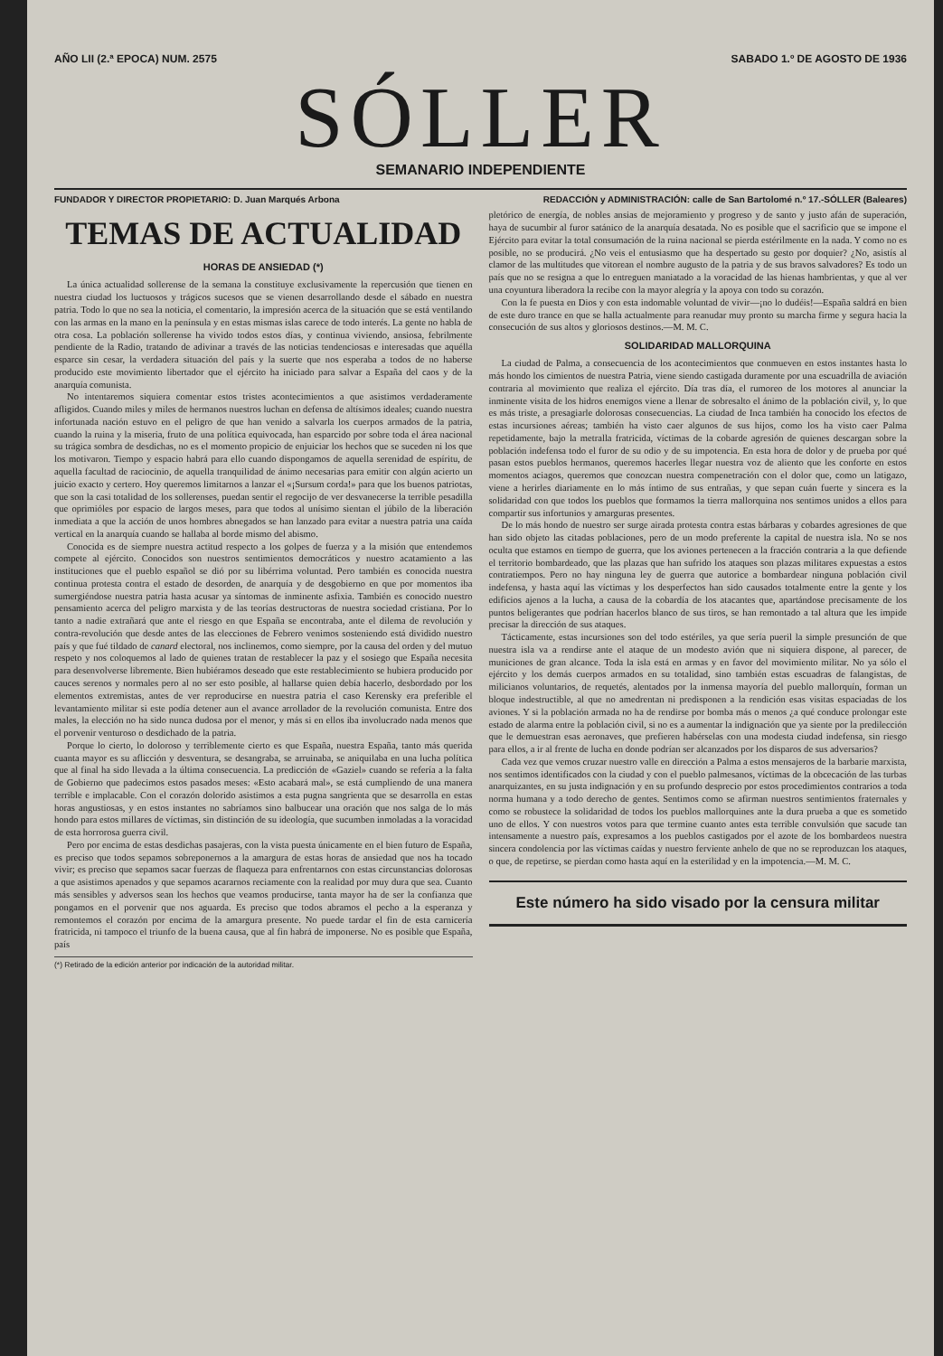AÑO LII (2.ª EPOCA) NUM. 2575 SABADO 1.º DE AGOSTO DE 1936
SÓLLER
SEMANARIO INDEPENDIENTE
FUNDADOR Y DIRECTOR PROPIETARIO: D. Juan Marqués Arbona REDACCIÓN y ADMINISTRACIÓN: calle de San Bartolomé n.º 17.-SÓLLER (Baleares)
TEMAS DE ACTUALIDAD
HORAS DE ANSIEDAD (*)
La única actualidad sollerense de la semana la constituye exclusivamente la repercusión que tienen en nuestra ciudad los luctuosos y trágicos sucesos que se vienen desarrollando desde el sábado en nuestra patria. Todo lo que no sea la noticia, el comentario, la impresión acerca de la situación que se está ventilando con las armas en la mano en la península y en estas mismas islas carece de todo interés. La gente no habla de otra cosa. La población sollerense ha vivido todos estos días, y continua viviendo, ansiosa, febrilmente pendiente de la Radio, tratando de adivinar a través de las noticias tendenciosas e interesadas que aquélla esparce sin cesar, la verdadera situación del país y la suerte que nos esperaba a todos de no haberse producido este movimiento libertador que el ejército ha iniciado para salvar a España del caos y de la anarquía comunista.
No intentaremos siquiera comentar estos tristes acontecimientos a que asistimos verdaderamente afligidos. Cuando miles y miles de hermanos nuestros luchan en defensa de altísimos ideales; cuando nuestra infortunada nación estuvo en el peligro de que han venido a salvarla los cuerpos armados de la patria, cuando la ruina y la miseria, fruto de una política equivocada, han esparcido por sobre toda el área nacional su trágica sombra de desdichas, no es el momento propicio de enjuiciar los hechos que se suceden ni los que los motivaron. Tiempo y espacio habrá para ello cuando dispongamos de aquella serenidad de espíritu, de aquella facultad de raciocinio, de aquella tranquilidad de ánimo necesarias para emitir con algún acierto un juicio exacto y certero. Hoy queremos limitarnos a lanzar el «¡Sursum corda!» para que los buenos patriotas, que son la casi totalidad de los sollerenses, puedan sentir el regocijo de ver desvanecerse la terrible pesadilla que oprimióles por espacio de largos meses, para que todos al unísimo sientan el júbilo de la liberación inmediata a que la acción de unos hombres abnegados se han lanzado para evitar a nuestra patria una caída vertical en la anarquía cuando se hallaba al borde mismo del abismo.
Conocida es de siempre nuestra actitud respecto a los golpes de fuerza y a la misión que entendemos compete al ejército. Conocidos son nuestros sentimientos democráticos y nuestro acatamiento a las instituciones que el pueblo español se dió por su libérrima voluntad. Pero también es conocida nuestra continua protesta contra el estado de desorden, de anarquía y de desgobierno en que por momentos iba sumergiéndose nuestra patria hasta acusar ya síntomas de inminente asfixia. También es conocido nuestro pensamiento acerca del peligro marxista y de las teorías destructoras de nuestra sociedad cristiana. Por lo tanto a nadie extrañará que ante el riesgo en que España se encontraba, ante el dilema de revolución y contra-revolución que desde antes de las elecciones de Febrero venimos sosteniendo está dividido nuestro país y que fué tildado de canard electoral, nos inclinemos, como siempre, por la causa del orden y del mutuo respeto y nos coloquemos al lado de quienes tratan de restablecer la paz y el sosiego que España necesita para desenvolverse libremente. Bien hubiéramos deseado que este restablecimiento se hubiera producido por cauces serenos y normales pero al no ser esto posible, al hallarse quien debía hacerlo, desbordado por los elementos extremistas, antes de ver reproducirse en nuestra patria el caso Kerensky era preferible el levantamiento militar si este podía detener aun el avance arrollador de la revolución comunista. Entre dos males, la elección no ha sido nunca dudosa por el menor, y más si en ellos iba involucrado nada menos que el porvenir venturoso o desdichado de la patria.
Porque lo cierto, lo doloroso y terriblemente cierto es que España, nuestra España, tanto más querida cuanta mayor es su aflicción y desventura, se desangraba, se arruinaba, se aniquilaba en una lucha política que al final ha sido llevada a la última consecuencia. La predicción de «Gaziel» cuando se refería a la falta de Gobierno que padecimos estos pasados meses: «Esto acabará mal», se está cumpliendo de una manera terrible e implacable. Con el corazón dolorido asistimos a esta pugna sangrienta que se desarrolla en estas horas angustiosas, y en estos instantes no sabríamos sino balbucear una oración que nos salga de lo más hondo para estos millares de víctimas, sin distinción de su ideología, que sucumben inmoladas a la voracidad de esta horrorosa guerra civil.
Pero por encima de estas desdichas pasajeras, con la vista puesta únicamente en el bien futuro de España, es preciso que todos sepamos sobreponernos a la amargura de estas horas de ansiedad que nos ha tocado vivir; es preciso que sepamos sacar fuerzas de flaqueza para enfrentarnos con estas circunstancias dolorosas a que asistimos apenados y que sepamos acararnos reciamente con la realidad por muy dura que sea. Cuanto más sensibles y adversos sean los hechos que veamos producirse, tanta mayor ha de ser la confianza que pongamos en el porvenir que nos aguarda. Es preciso que todos abramos el pecho a la esperanza y remontemos el corazón por encima de la amargura presente. No puede tardar el fin de esta carnicería fratricida, ni tampoco el triunfo de la buena causa, que al fin habrá de imponerse. No es posible que España, país
(*) Retirado de la edición anterior por indicación de la autoridad militar.
pletórico de energía, de nobles ansias de mejoramiento y progreso y de santo y justo afán de superación, haya de sucumbir al furor satánico de la anarquía desatada. No es posible que el sacrificio que se impone el Ejército para evitar la total consumación de la ruina nacional se pierda estérilmente en la nada. Y como no es posible, no se producirá. ¿No veis el entusiasmo que ha despertado su gesto por doquier? ¿No, asistís al clamor de las multitudes que vitorean el nombre augusto de la patria y de sus bravos salvadores? Es todo un país que no se resigna a que lo entreguen maniatado a la voracidad de las hienas hambrientas, y que al ver una coyuntura liberadora la recibe con la mayor alegría y la apoya con todo su corazón.
Con la fe puesta en Dios y con esta indomable voluntad de vivir—¡no lo dudéis!—España saldrá en bien de este duro trance en que se halla actualmente para reanudar muy pronto su marcha firme y segura hacia la consecución de sus altos y gloriosos destinos.—M. M. C.
SOLIDARIDAD MALLORQUINA
La ciudad de Palma, a consecuencia de los acontecimientos que conmueven en estos instantes hasta lo más hondo los cimientos de nuestra Patria, viene siendo castigada duramente por una escuadrilla de aviación contraria al movimiento que realiza el ejército. Día tras día, el rumoreo de los motores al anunciar la inminente visita de los hidros enemigos viene a llenar de sobresalto el ánimo de la población civil, y, lo que es más triste, a presagiarle dolorosas consecuencias. La ciudad de Inca también ha conocido los efectos de estas incursiones aéreas; también ha visto caer algunos de sus hijos, como los ha visto caer Palma repetidamente, bajo la metralla fratricida, víctimas de la cobarde agresión de quienes descargan sobre la población indefensa todo el furor de su odio y de su impotencia. En esta hora de dolor y de prueba por qué pasan estos pueblos hermanos, queremos hacerles llegar nuestra voz de aliento que les conforte en estos momentos aciagos, queremos que conozcan nuestra compenetración con el dolor que, como un latigazo, viene a herirles diariamente en lo más íntimo de sus entrañas, y que sepan cuán fuerte y sincera es la solidaridad con que todos los pueblos que formamos la tierra mallorquina nos sentimos unidos a ellos para compartir sus infortunios y amarguras presentes.
De lo más hondo de nuestro ser surge airada protesta contra estas bárbaras y cobardes agresiones de que han sido objeto las citadas poblaciones, pero de un modo preferente la capital de nuestra isla. No se nos oculta que estamos en tiempo de guerra, que los aviones pertenecen a la fracción contraria a la que defiende el territorio bombardeado, que las plazas que han sufrido los ataques son plazas militares expuestas a estos contratiempos. Pero no hay ninguna ley de guerra que autorice a bombardear ninguna población civil indefensa, y hasta aquí las víctimas y los desperfectos han sido causados totalmente entre la gente y los edificios ajenos a la lucha, a causa de la cobardía de los atacantes que, apartándose precisamente de los puntos beligerantes que podrían hacerlos blanco de sus tiros, se han remontado a tal altura que les impide precisar la dirección de sus ataques.
Tácticamente, estas incursiones son del todo estériles, ya que sería pueril la simple presunción de que nuestra isla va a rendirse ante el ataque de un modesto avión que ni siquiera dispone, al parecer, de municiones de gran alcance. Toda la isla está en armas y en favor del movimiento militar. No ya sólo el ejército y los demás cuerpos armados en su totalidad, sino también estas escuadras de falangistas, de milicianos voluntarios, de requetés, alentados por la inmensa mayoría del pueblo mallorquín, forman un bloque indestructible, al que no amedrentan ni predisponen a la rendición esas visitas espaciadas de los aviones. Y si la población armada no ha de rendirse por bomba más o menos ¿a qué conduce prolongar este estado de alarma entre la población civil, si no es a aumentar la indignación que ya siente por la predilección que le demuestran esas aeronaves, que prefieren habérselas con una modesta ciudad indefensa, sin riesgo para ellos, a ir al frente de lucha en donde podrían ser alcanzados por los disparos de sus adversarios?
Cada vez que vemos cruzar nuestro valle en dirección a Palma a estos mensajeros de la barbarie marxista, nos sentimos identificados con la ciudad y con el pueblo palmesanos, víctimas de la obcecación de las turbas anarquizantes, en su justa indignación y en su profundo desprecio por estos procedimientos contrarios a toda norma humana y a todo derecho de gentes. Sentimos como se afirman nuestros sentimientos fraternales y como se robustece la solidaridad de todos los pueblos mallorquines ante la dura prueba a que es sometido uno de ellos. Y con nuestros votos para que termine cuanto antes esta terrible convulsión que sacude tan intensamente a nuestro país, expresamos a los pueblos castigados por el azote de los bombardeos nuestra sincera condolencia por las víctimas caídas y nuestro ferviente anhelo de que no se reproduzcan los ataques, o que, de repetirse, se pierdan como hasta aquí en la esterilidad y en la impotencia.—M. M. C.
Este número ha sido visado por la censura militar